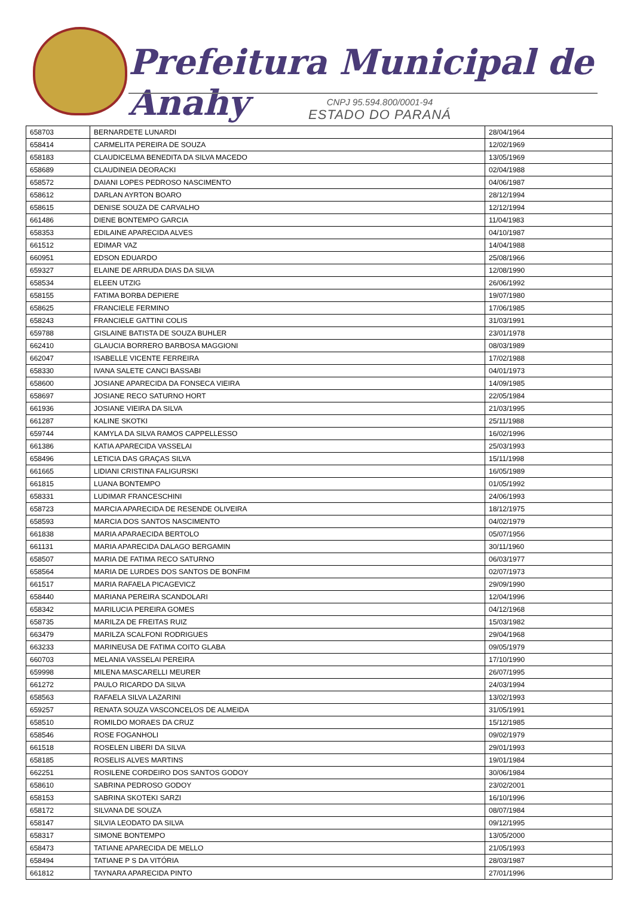Prefeitura Municipal de Anahy
CNPJ 95.594.800/0001-94
ESTADO DO PARANÁ
| 658703 | BERNARDETE LUNARDI | 28/04/1964 |
| 658414 | CARMELITA PEREIRA DE SOUZA | 12/02/1969 |
| 658183 | CLAUDICELMA BENEDITA DA SILVA MACEDO | 13/05/1969 |
| 658689 | CLAUDINEIA DEORACKI | 02/04/1988 |
| 658572 | DAIANI LOPES PEDROSO NASCIMENTO | 04/06/1987 |
| 658612 | DARLAN AYRTON BOARO | 28/12/1994 |
| 658615 | DENISE SOUZA DE CARVALHO | 12/12/1994 |
| 661486 | DIENE BONTEMPO GARCIA | 11/04/1983 |
| 658353 | EDILAINE APARECIDA ALVES | 04/10/1987 |
| 661512 | EDIMAR VAZ | 14/04/1988 |
| 660951 | EDSON EDUARDO | 25/08/1966 |
| 659327 | ELAINE DE ARRUDA DIAS DA SILVA | 12/08/1990 |
| 658534 | ELEEN UTZIG | 26/06/1992 |
| 658155 | FATIMA BORBA DEPIERE | 19/07/1980 |
| 658625 | FRANCIELE FERMINO | 17/06/1985 |
| 658243 | FRANCIELE GATTINI COLIS | 31/03/1991 |
| 659788 | GISLAINE BATISTA DE SOUZA BUHLER | 23/01/1978 |
| 662410 | GLAUCIA BORRERO BARBOSA MAGGIONI | 08/03/1989 |
| 662047 | ISABELLE VICENTE FERREIRA | 17/02/1988 |
| 658330 | IVANA SALETE CANCI BASSABI | 04/01/1973 |
| 658600 | JOSIANE APARECIDA DA FONSECA VIEIRA | 14/09/1985 |
| 658697 | JOSIANE RECO SATURNO HORT | 22/05/1984 |
| 661936 | JOSIANE VIEIRA DA SILVA | 21/03/1995 |
| 661287 | KALINE SKOTKI | 25/11/1988 |
| 659744 | KAMYLA DA SILVA RAMOS CAPPELLESSO | 16/02/1996 |
| 661386 | KATIA APARECIDA VASSELAI | 25/03/1993 |
| 658496 | LETICIA DAS GRAÇAS SILVA | 15/11/1998 |
| 661665 | LIDIANI CRISTINA FALIGURSKI | 16/05/1989 |
| 661815 | LUANA BONTEMPO | 01/05/1992 |
| 658331 | LUDIMAR FRANCESCHINI | 24/06/1993 |
| 658723 | MARCIA APARECIDA DE RESENDE OLIVEIRA | 18/12/1975 |
| 658593 | MARCIA DOS SANTOS NASCIMENTO | 04/02/1979 |
| 661838 | MARIA APARAECIDA BERTOLO | 05/07/1956 |
| 661131 | MARIA APARECIDA DALAGO BERGAMIN | 30/11/1960 |
| 658507 | MARIA DE FATIMA RECO SATURNO | 06/03/1977 |
| 658564 | MARIA DE LURDES DOS SANTOS DE BONFIM | 02/07/1973 |
| 661517 | MARIA RAFAELA PICAGEVICZ | 29/09/1990 |
| 658440 | MARIANA PEREIRA SCANDOLARI | 12/04/1996 |
| 658342 | MARILUCIA PEREIRA GOMES | 04/12/1968 |
| 658735 | MARILZA DE FREITAS RUIZ | 15/03/1982 |
| 663479 | MARILZA SCALFONI RODRIGUES | 29/04/1968 |
| 663233 | MARINEUSA DE FATIMA COITO GLABA | 09/05/1979 |
| 660703 | MELANIA VASSELAI PEREIRA | 17/10/1990 |
| 659998 | MILENA MASCARELLI MEURER | 26/07/1995 |
| 661272 | PAULO RICARDO DA SILVA | 24/03/1994 |
| 658563 | RAFAELA SILVA LAZARINI | 13/02/1993 |
| 659257 | RENATA SOUZA VASCONCELOS DE ALMEIDA | 31/05/1991 |
| 658510 | ROMILDO MORAES DA CRUZ | 15/12/1985 |
| 658546 | ROSE FOGANHOLI | 09/02/1979 |
| 661518 | ROSELEN LIBERI DA SILVA | 29/01/1993 |
| 658185 | ROSELIS ALVES MARTINS | 19/01/1984 |
| 662251 | ROSILENE CORDEIRO DOS SANTOS GODOY | 30/06/1984 |
| 658610 | SABRINA PEDROSO GODOY | 23/02/2001 |
| 658153 | SABRINA SKOTEKI SARZI | 16/10/1996 |
| 658172 | SILVANA DE SOUZA | 08/07/1984 |
| 658147 | SILVIA LEODATO DA SILVA | 09/12/1995 |
| 658317 | SIMONE BONTEMPO | 13/05/2000 |
| 658473 | TATIANE APARECIDA DE MELLO | 21/05/1993 |
| 658494 | TATIANE P S DA VITÓRIA | 28/03/1987 |
| 661812 | TAYNARA APARECIDA PINTO | 27/01/1996 |